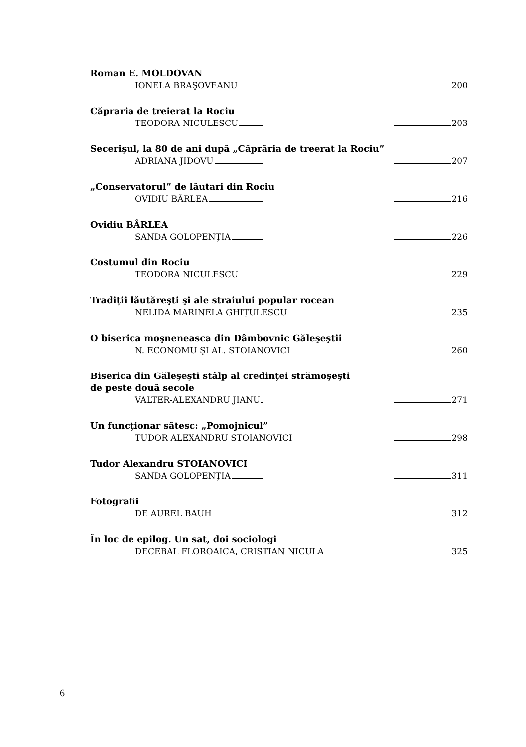Roman E. MOLDOVAN
IONELA BRAŞOVEANU 200
Căpraria de treierat la Rociu
TEODORA NICULESCU 203
Secerişul, la 80 de ani după „Căprăria de treerat la Rociu”
ADRIANA JIDOVU 207
„Conservatorul” de lăutari din Rociu
OVIDIU BÂRLEA 216
Ovidiu BÂRLEA
SANDA GOLOPENȚIA 226
Costumul din Rociu
TEODORA NICULESCU 229
Tradiții lăutăreşti şi ale straiului popular rocean
NELIDA MARINELA GHIȚULESCU 235
O biserica moşneneasca din Dâmbovnic Găleşeştii
N. ECONOMU ŞI AL. STOIANOVICI 260
Biserica din Găleşeşti stâlp al credinței strămoşeşti
de peste două secole
VALTER-ALEXANDRU JIANU 271
Un funcționar sătesc: „Pomojnicul”
TUDOR ALEXANDRU STOIANOVICI 298
Tudor Alexandru STOIANOVICI
SANDA GOLOPENȚIA 311
Fotografii
DE AUREL BAUH 312
În loc de epilog. Un sat, doi sociologi
DECEBAL FLOROAICA, CRISTIAN NICULA 325
6